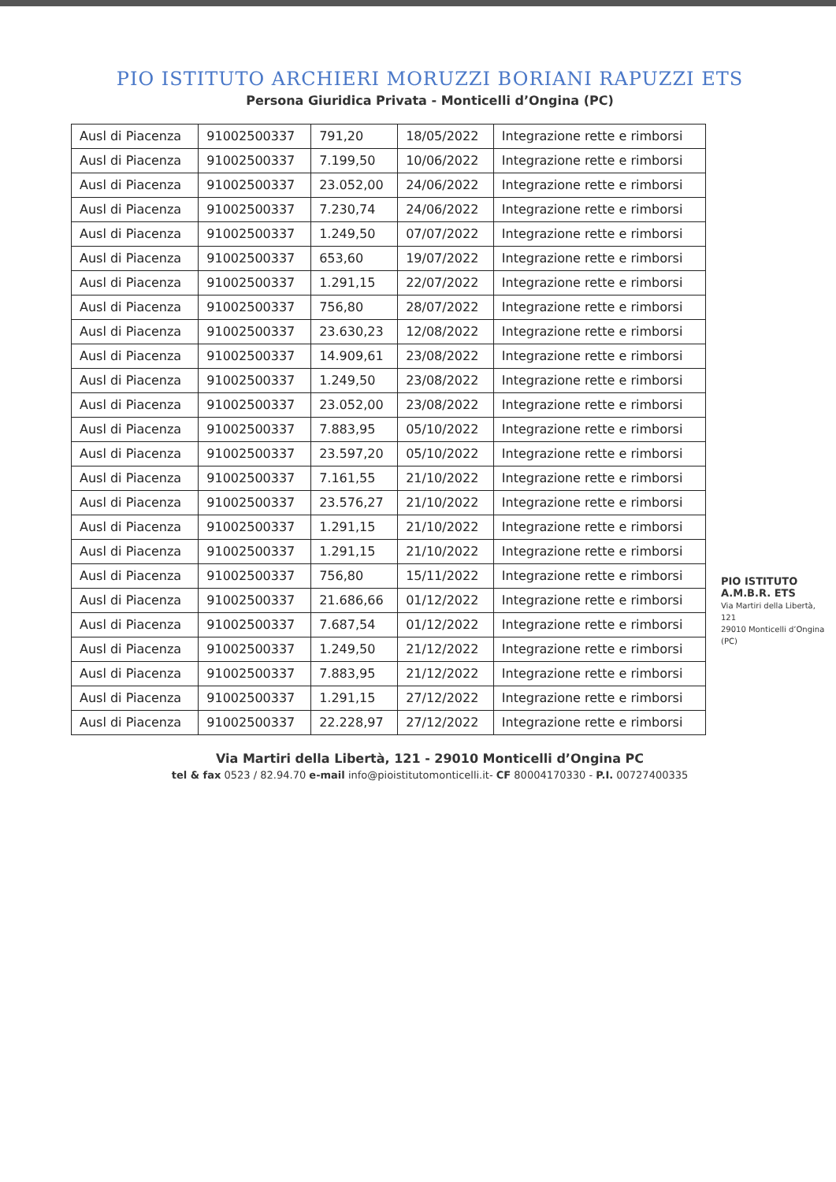PIO ISTITUTO ARCHIERI MORUZZI BORIANI RAPUZZI ETS
Persona Giuridica Privata - Monticelli d’Ongina (PC)
| Ausl di Piacenza | 91002500337 | 791,20 | 18/05/2022 | Integrazione rette e rimborsi |
| Ausl di Piacenza | 91002500337 | 7.199,50 | 10/06/2022 | Integrazione rette e rimborsi |
| Ausl di Piacenza | 91002500337 | 23.052,00 | 24/06/2022 | Integrazione rette e rimborsi |
| Ausl di Piacenza | 91002500337 | 7.230,74 | 24/06/2022 | Integrazione rette e rimborsi |
| Ausl di Piacenza | 91002500337 | 1.249,50 | 07/07/2022 | Integrazione rette e rimborsi |
| Ausl di Piacenza | 91002500337 | 653,60 | 19/07/2022 | Integrazione rette e rimborsi |
| Ausl di Piacenza | 91002500337 | 1.291,15 | 22/07/2022 | Integrazione rette e rimborsi |
| Ausl di Piacenza | 91002500337 | 756,80 | 28/07/2022 | Integrazione rette e rimborsi |
| Ausl di Piacenza | 91002500337 | 23.630,23 | 12/08/2022 | Integrazione rette e rimborsi |
| Ausl di Piacenza | 91002500337 | 14.909,61 | 23/08/2022 | Integrazione rette e rimborsi |
| Ausl di Piacenza | 91002500337 | 1.249,50 | 23/08/2022 | Integrazione rette e rimborsi |
| Ausl di Piacenza | 91002500337 | 23.052,00 | 23/08/2022 | Integrazione rette e rimborsi |
| Ausl di Piacenza | 91002500337 | 7.883,95 | 05/10/2022 | Integrazione rette e rimborsi |
| Ausl di Piacenza | 91002500337 | 23.597,20 | 05/10/2022 | Integrazione rette e rimborsi |
| Ausl di Piacenza | 91002500337 | 7.161,55 | 21/10/2022 | Integrazione rette e rimborsi |
| Ausl di Piacenza | 91002500337 | 23.576,27 | 21/10/2022 | Integrazione rette e rimborsi |
| Ausl di Piacenza | 91002500337 | 1.291,15 | 21/10/2022 | Integrazione rette e rimborsi |
| Ausl di Piacenza | 91002500337 | 1.291,15 | 21/10/2022 | Integrazione rette e rimborsi |
| Ausl di Piacenza | 91002500337 | 756,80 | 15/11/2022 | Integrazione rette e rimborsi |
| Ausl di Piacenza | 91002500337 | 21.686,66 | 01/12/2022 | Integrazione rette e rimborsi |
| Ausl di Piacenza | 91002500337 | 7.687,54 | 01/12/2022 | Integrazione rette e rimborsi |
| Ausl di Piacenza | 91002500337 | 1.249,50 | 21/12/2022 | Integrazione rette e rimborsi |
| Ausl di Piacenza | 91002500337 | 7.883,95 | 21/12/2022 | Integrazione rette e rimborsi |
| Ausl di Piacenza | 91002500337 | 1.291,15 | 27/12/2022 | Integrazione rette e rimborsi |
| Ausl di Piacenza | 91002500337 | 22.228,97 | 27/12/2022 | Integrazione rette e rimborsi |
PIO ISTITUTO A.M.B.R. ETS
Via Martiri della Libertà, 121
29010 Monticelli d’Ongina (PC)
Via Martiri della Libertà, 121 - 29010 Monticelli d’Ongina PC
tel & fax 0523 / 82.94.70 e-mail info@pioistitutomonticelli.it- CF 80004170330 - P.I. 00727400335